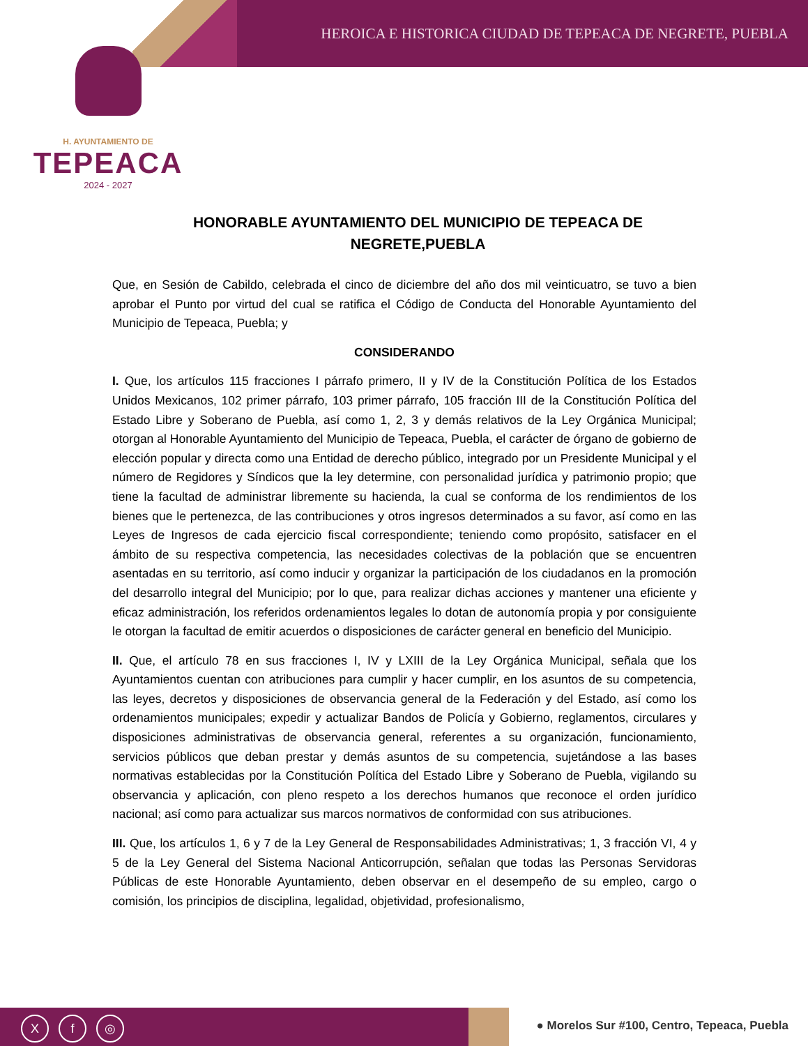HEROICA E HISTORICA CIUDAD DE TEPEACA DE NEGRETE, PUEBLA
H. AYUNTAMIENTO DE
TEPEACA
2024 - 2027
HONORABLE AYUNTAMIENTO DEL MUNICIPIO DE TEPEACA DE NEGRETE,PUEBLA
Que, en Sesión de Cabildo, celebrada el cinco de diciembre del año dos mil veinticuatro, se tuvo a bien aprobar el Punto por virtud del cual se ratifica el Código de Conducta del Honorable Ayuntamiento del Municipio de Tepeaca, Puebla; y
CONSIDERANDO
I. Que, los artículos 115 fracciones I párrafo primero, II y IV de la Constitución Política de los Estados Unidos Mexicanos, 102 primer párrafo, 103 primer párrafo, 105 fracción III de la Constitución Política del Estado Libre y Soberano de Puebla, así como 1, 2, 3 y demás relativos de la Ley Orgánica Municipal; otorgan al Honorable Ayuntamiento del Municipio de Tepeaca, Puebla, el carácter de órgano de gobierno de elección popular y directa como una Entidad de derecho público, integrado por un Presidente Municipal y el número de Regidores y Síndicos que la ley determine, con personalidad jurídica y patrimonio propio; que tiene la facultad de administrar libremente su hacienda, la cual se conforma de los rendimientos de los bienes que le pertenezca, de las contribuciones y otros ingresos determinados a su favor, así como en las Leyes de Ingresos de cada ejercicio fiscal correspondiente; teniendo como propósito, satisfacer en el ámbito de su respectiva competencia, las necesidades colectivas de la población que se encuentren asentadas en su territorio, así como inducir y organizar la participación de los ciudadanos en la promoción del desarrollo integral del Municipio; por lo que, para realizar dichas acciones y mantener una eficiente y eficaz administración, los referidos ordenamientos legales lo dotan de autonomía propia y por consiguiente le otorgan la facultad de emitir acuerdos o disposiciones de carácter general en beneficio del Municipio.
II. Que, el artículo 78 en sus fracciones I, IV y LXIII de la Ley Orgánica Municipal, señala que los Ayuntamientos cuentan con atribuciones para cumplir y hacer cumplir, en los asuntos de su competencia, las leyes, decretos y disposiciones de observancia general de la Federación y del Estado, así como los ordenamientos municipales; expedir y actualizar Bandos de Policía y Gobierno, reglamentos, circulares y disposiciones administrativas de observancia general, referentes a su organización, funcionamiento, servicios públicos que deban prestar y demás asuntos de su competencia, sujetándose a las bases normativas establecidas por la Constitución Política del Estado Libre y Soberano de Puebla, vigilando su observancia y aplicación, con pleno respeto a los derechos humanos que reconoce el orden jurídico nacional; así como para actualizar sus marcos normativos de conformidad con sus atribuciones.
III. Que, los artículos 1, 6 y 7 de la Ley General de Responsabilidades Administrativas; 1, 3 fracción VI, 4 y 5 de la Ley General del Sistema Nacional Anticorrupción, señalan que todas las Personas Servidoras Públicas de este Honorable Ayuntamiento, deben observar en el desempeño de su empleo, cargo o comisión, los principios de disciplina, legalidad, objetividad, profesionalismo,
Xf ◎
● Morelos Sur #100, Centro, Tepeaca, Puebla